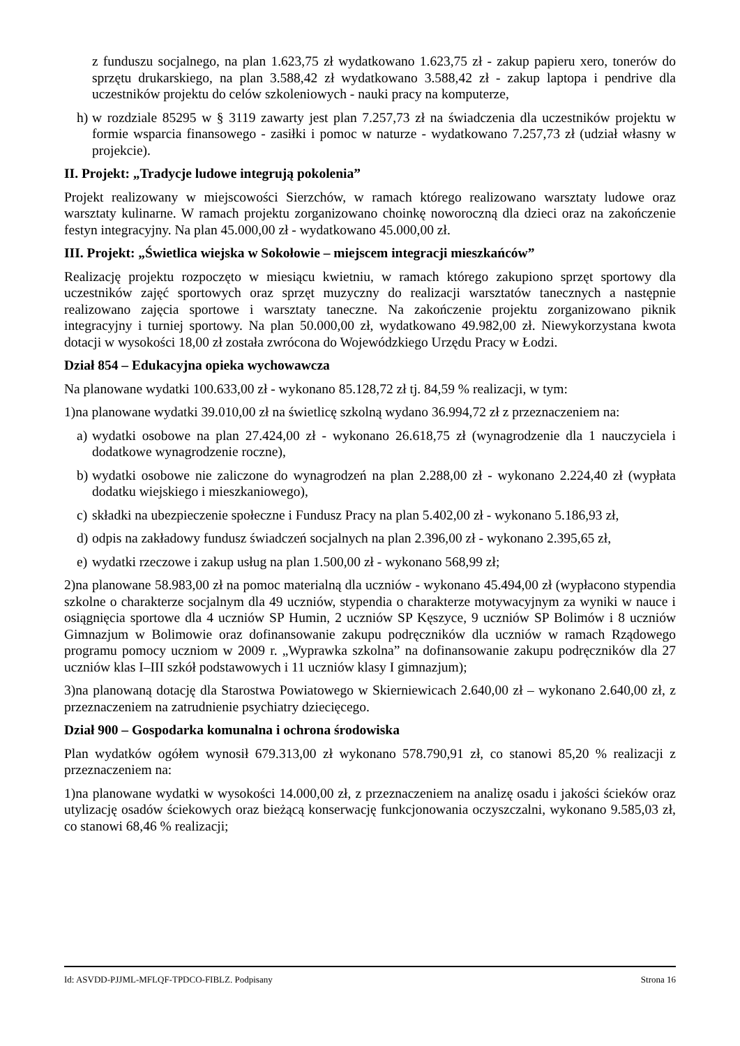z funduszu socjalnego, na plan 1.623,75 zł wydatkowano 1.623,75 zł - zakup papieru xero, tonerów do sprzętu drukarskiego, na plan 3.588,42 zł wydatkowano 3.588,42 zł - zakup laptopa i pendrive dla uczestników projektu do celów szkoleniowych - nauki pracy na komputerze,
h)
w rozdziale 85295 w § 3119 zawarty jest plan 7.257,73 zł na świadczenia dla uczestników projektu w formie wsparcia finansowego - zasiłki i pomoc w naturze - wydatkowano 7.257,73 zł (udział własny w projekcie).
II. Projekt: „Tradycje ludowe integrują pokolenia”
Projekt realizowany w miejscowości Sierzchów, w ramach którego realizowano warsztaty ludowe oraz warsztaty kulinarne. W ramach projektu zorganizowano choinkę noworoczną dla dzieci oraz na zakończenie festyn integracyjny. Na plan 45.000,00 zł - wydatkowano 45.000,00 zł.
III. Projekt: „Świetlica wiejska w Sokołowie – miejscem integracji mieszkańców”
Realizację projektu rozpoczęto w miesiącu kwietniu, w ramach którego zakupiono sprzęt sportowy dla uczestników zajęć sportowych oraz sprzęt muzyczny do realizacji warsztatów tanecznych a następnie realizowano zajęcia sportowe i warsztaty taneczne. Na zakończenie projektu zorganizowano piknik integracyjny i turniej sportowy. Na plan 50.000,00 zł, wydatkowano 49.982,00 zł. Niewykorzystana kwota dotacji w wysokości 18,00 zł została zwrócona do Wojewódzkiego Urzędu Pracy w Łodzi.
Dział 854 – Edukacyjna opieka wychowawcza
Na planowane wydatki 100.633,00 zł - wykonano 85.128,72 zł tj. 84,59 % realizacji, w tym:
1)na planowane wydatki 39.010,00 zł na świetlicę szkolną wydano 36.994,72 zł z przeznaczeniem na:
a)
wydatki osobowe na plan 27.424,00 zł - wykonano 26.618,75 zł (wynagrodzenie dla 1 nauczyciela i dodatkowe wynagrodzenie roczne),
b)
wydatki osobowe nie zaliczone do wynagrodzeń na plan 2.288,00 zł - wykonano 2.224,40 zł (wypłata dodatku wiejskiego i mieszkaniowego),
c)
składki na ubezpieczenie społeczne i Fundusz Pracy na plan 5.402,00 zł - wykonano 5.186,93 zł,
d)
odpis na zakładowy fundusz świadczeń socjalnych na plan 2.396,00 zł - wykonano 2.395,65 zł,
e)
wydatki rzeczowe i zakup usług na plan 1.500,00 zł - wykonano 568,99 zł;
2)na planowane 58.983,00 zł na pomoc materialną dla uczniów - wykonano 45.494,00 zł (wypłacono stypendia szkolne o charakterze socjalnym dla 49 uczniów, stypendia o charakterze motywacyjnym za wyniki w nauce i osiągnięcia sportowe dla 4 uczniów SP Humin, 2 uczniów SP Kęszyce, 9 uczniów SP Bolimów i 8 uczniów Gimnazjum w Bolimowie oraz dofinansowanie zakupu podręczników dla uczniów w ramach Rządowego programu pomocy uczniom w 2009 r. „Wyprawka szkolna” na dofinansowanie zakupu podręczników dla 27 uczniów klas I–III szkół podstawowych i 11 uczniów klasy I gimnazjum);
3)na planowaną dotację dla Starostwa Powiatowego w Skierniewicach 2.640,00 zł – wykonano 2.640,00 zł, z przeznaczeniem na zatrudnienie psychiatry dziecięcego.
Dział 900 – Gospodarka komunalna i ochrona środowiska
Plan wydatków ogółem wynosił 679.313,00 zł wykonano 578.790,91 zł, co stanowi 85,20 % realizacji z przeznaczeniem na:
1)na planowane wydatki w wysokości 14.000,00 zł, z przeznaczeniem na analizę osadu i jakości ścieków oraz utylizację osadów ściekowych oraz bieżącą konserwację funkcjonowania oczyszczalni, wykonano 9.585,03 zł, co stanowi 68,46 % realizacji;
Id: ASVDD-PJJML-MFLQF-TPDCO-FIBLZ. Podpisany Strona 16